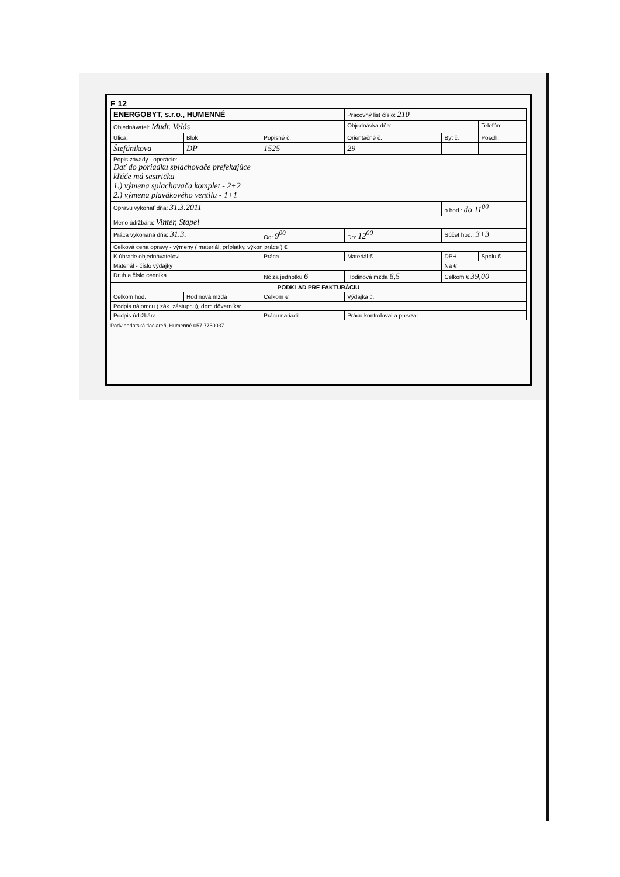F 12
| ENERGOBYT, s.r.o., HUMENNÉ | | | Pracovný list číslo: 210 | | |
| Objednávateľ: Mudr. Velás | | | Objednávka dňa: | | Telefón: |
| Ulica: | Blok | Popisné č. | Orientačné č. | Byt č. | Posch. |
| Štefánikova | DP | 1525 | 29 | | |
| Popis závady - operácie: Dať do poriadku splachovače prefekajúce kľúče má sestrička 1.) výmena splachovača komplet - 2+2 2.) výmena plavákového ventilu - 1+1 | | | | | |
| Opravu vykonať dňa: 31.3.2011 | | | | o hod.: do 11<sup>00</sup> | |
| Meno údržbára: Vinter, Stapel | | | | | |
| Práca vykonaná dňa: 31.3. | | Od: 9<sup>00</sup> | Do: 12<sup>00</sup> | Súčet hod.: 3+3 | |
| Celková cena opravy - výmeny ( materiál, príplatky, výkon práce ) € | | | | | |
| K úhrade objednávateľovi | | Práca | Materiál € | DPH | Spolu € |
| Materiál - číslo výdajky | | | | Na € | |
| Druh a číslo cenníka | | Nč za jednotku 6 | Hodinová mzda 6,5 | Celkom € 39,00 | |
| PODKLAD PRE FAKTURÁCIU | | | | | |
| Celkom hod. | Hodinová mzda | Celkom € | Výdajka č. | | |
| Podpis nájomcu ( zák. zástupcu), dom.dôverníka: | | | | | |
| Podpis údržbára | | Prácu nariadil | Prácu kontroloval a prevzal | | |
Podvihorlatská tlačiareň, Humenné 057 7750037